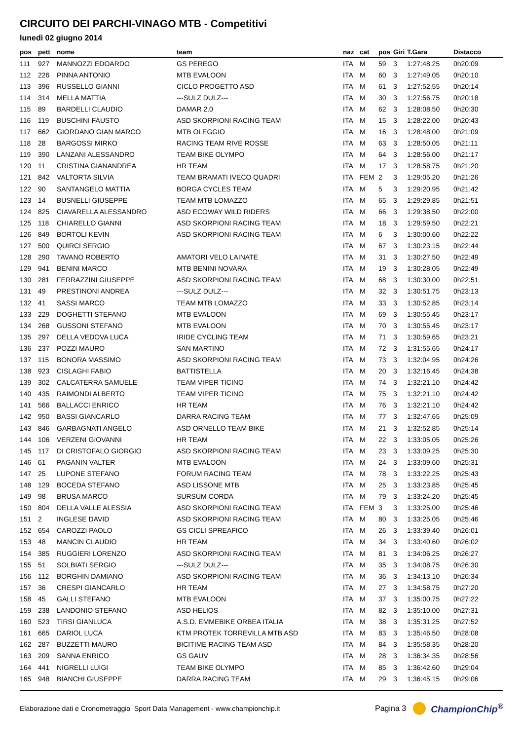CIRCUITO DEI PARCHI-VINAGO MTB - Competitivi
lunedì 02 giugno 2014
| pos | pett | nome | team | naz | cat | pos | Giri | T.Gara | Distacco |
| --- | --- | --- | --- | --- | --- | --- | --- | --- | --- |
| 111 | 927 | MANNOZZI EDOARDO | GS PEREGO | ITA | M | 59 | 3 | 1:27:48.25 | 0h20:09 |
| 112 | 226 | PINNA ANTONIO | MTB EVALOON | ITA | M | 60 | 3 | 1:27:49.05 | 0h20:10 |
| 113 | 396 | RUSSELLO GIANNI | CICLO PROGETTO ASD | ITA | M | 61 | 3 | 1:27:52.55 | 0h20:14 |
| 114 | 314 | MELLA MATTIA | ---SULZ DULZ--- | ITA | M | 30 | 3 | 1:27:56.75 | 0h20:18 |
| 115 | 89 | BARDELLI CLAUDIO | DAMAR 2.0 | ITA | M | 62 | 3 | 1:28:08.50 | 0h20:30 |
| 116 | 119 | BUSCHINI FAUSTO | ASD SKORPIONI RACING TEAM | ITA | M | 15 | 3 | 1:28:22.00 | 0h20:43 |
| 117 | 662 | GIORDANO GIAN MARCO | MTB OLEGGIO | ITA | M | 16 | 3 | 1:28:48.00 | 0h21:09 |
| 118 | 28 | BARGOSSI MIRKO | RACING TEAM RIVE ROSSE | ITA | M | 63 | 3 | 1:28:50.05 | 0h21:11 |
| 119 | 390 | LANZANI ALESSANDRO | TEAM BIKE OLYMPO | ITA | M | 64 | 3 | 1:28:56.00 | 0h21:17 |
| 120 | 11 | CRISTINA GIANANDREA | HR TEAM | ITA | M | 17 | 3 | 1:28:58.75 | 0h21:20 |
| 121 | 842 | VALTORTA SILVIA | TEAM BRAMATI IVECO QUADRI | ITA | FEM | 2 | 3 | 1:29:05.20 | 0h21:26 |
| 122 | 90 | SANTANGELO MATTIA | BORGA CYCLES TEAM | ITA | M | 5 | 3 | 1:29:20.95 | 0h21:42 |
| 123 | 14 | BUSNELLI GIUSEPPE | TEAM MTB LOMAZZO | ITA | M | 65 | 3 | 1:29:29.85 | 0h21:51 |
| 124 | 825 | CIAVARELLA ALESSANDRO | ASD ECOWAY WILD RIDERS | ITA | M | 66 | 3 | 1:29:38.50 | 0h22:00 |
| 125 | 118 | CHIARELLO GIANNI | ASD SKORPIONI RACING TEAM | ITA | M | 18 | 3 | 1:29:59.50 | 0h22:21 |
| 126 | 849 | BORTOLI KEVIN | ASD SKORPIONI RACING TEAM | ITA | M | 6 | 3 | 1:30:00.60 | 0h22:22 |
| 127 | 500 | QUIRCI SERGIO | | ITA | M | 67 | 3 | 1:30:23.15 | 0h22:44 |
| 128 | 290 | TAVANO ROBERTO | AMATORI VELO LAINATE | ITA | M | 31 | 3 | 1:30:27.50 | 0h22:49 |
| 129 | 941 | BENINI MARCO | MTB BENINI NOVARA | ITA | M | 19 | 3 | 1:30:28.05 | 0h22:49 |
| 130 | 281 | FERRAZZINI GIUSEPPE | ASD SKORPIONI RACING TEAM | ITA | M | 68 | 3 | 1:30:30.00 | 0h22:51 |
| 131 | 49 | PRESTINONI ANDREA | ---SULZ DULZ--- | ITA | M | 32 | 3 | 1:30:51.75 | 0h23:13 |
| 132 | 41 | SASSI MARCO | TEAM MTB LOMAZZO | ITA | M | 33 | 3 | 1:30:52.85 | 0h23:14 |
| 133 | 229 | DOGHETTI STEFANO | MTB EVALOON | ITA | M | 69 | 3 | 1:30:55.45 | 0h23:17 |
| 134 | 268 | GUSSONI STEFANO | MTB EVALOON | ITA | M | 70 | 3 | 1:30:55.45 | 0h23:17 |
| 135 | 297 | DELLA VEDOVA LUCA | IRIDE CYCLING TEAM | ITA | M | 71 | 3 | 1:30:59.65 | 0h23:21 |
| 136 | 237 | POZZI MAURO | SAN MARTINO | ITA | M | 72 | 3 | 1:31:55.65 | 0h24:17 |
| 137 | 115 | BONORA MASSIMO | ASD SKORPIONI RACING TEAM | ITA | M | 73 | 3 | 1:32:04.95 | 0h24:26 |
| 138 | 923 | CISLAGHI FABIO | BATTISTELLA | ITA | M | 20 | 3 | 1:32:16.45 | 0h24:38 |
| 139 | 302 | CALCATERRA SAMUELE | TEAM VIPER TICINO | ITA | M | 74 | 3 | 1:32:21.10 | 0h24:42 |
| 140 | 435 | RAIMONDI ALBERTO | TEAM VIPER TICINO | ITA | M | 75 | 3 | 1:32:21.10 | 0h24:42 |
| 141 | 566 | BALLACCI ENRICO | HR TEAM | ITA | M | 76 | 3 | 1:32:21.10 | 0h24:42 |
| 142 | 950 | BASSI GIANCARLO | DARRA RACING TEAM | ITA | M | 77 | 3 | 1:32:47.65 | 0h25:09 |
| 143 | 846 | GARBAGNATI ANGELO | ASD ORNELLO TEAM BIKE | ITA | M | 21 | 3 | 1:32:52.85 | 0h25:14 |
| 144 | 106 | VERZENI GIOVANNI | HR TEAM | ITA | M | 22 | 3 | 1:33:05.05 | 0h25:26 |
| 145 | 117 | DI CRISTOFALO GIORGIO | ASD SKORPIONI RACING TEAM | ITA | M | 23 | 3 | 1:33:09.25 | 0h25:30 |
| 146 | 61 | PAGANIN VALTER | MTB EVALOON | ITA | M | 24 | 3 | 1:33:09.60 | 0h25:31 |
| 147 | 25 | LUPONE STEFANO | FORUM RACING TEAM | ITA | M | 78 | 3 | 1:33:22.25 | 0h25:43 |
| 148 | 129 | BOCEDA STEFANO | ASD LISSONE MTB | ITA | M | 25 | 3 | 1:33:23.85 | 0h25:45 |
| 149 | 98 | BRUSA MARCO | SURSUM CORDA | ITA | M | 79 | 3 | 1:33:24.20 | 0h25:45 |
| 150 | 804 | DELLA VALLE ALESSIA | ASD SKORPIONI RACING TEAM | ITA | FEM | 3 | 3 | 1:33:25.00 | 0h25:46 |
| 151 | 2 | INGLESE DAVID | ASD SKORPIONI RACING TEAM | ITA | M | 80 | 3 | 1:33:25.05 | 0h25:46 |
| 152 | 654 | CAROZZI PAOLO | GS CICLI SPREAFICO | ITA | M | 26 | 3 | 1:33:39.40 | 0h26:01 |
| 153 | 48 | MANCIN CLAUDIO | HR TEAM | ITA | M | 34 | 3 | 1:33:40.60 | 0h26:02 |
| 154 | 385 | RUGGIERI LORENZO | ASD SKORPIONI RACING TEAM | ITA | M | 81 | 3 | 1:34:06.25 | 0h26:27 |
| 155 | 51 | SOLBIATI SERGIO | ---SULZ DULZ--- | ITA | M | 35 | 3 | 1:34:08.75 | 0h26:30 |
| 156 | 112 | BORGHIN DAMIANO | ASD SKORPIONI RACING TEAM | ITA | M | 36 | 3 | 1:34:13.10 | 0h26:34 |
| 157 | 36 | CRESPI GIANCARLO | HR TEAM | ITA | M | 27 | 3 | 1:34:58.75 | 0h27:20 |
| 158 | 45 | GALLI STEFANO | MTB EVALOON | ITA | M | 37 | 3 | 1:35:00.75 | 0h27:22 |
| 159 | 238 | LANDONIO STEFANO | ASD HELIOS | ITA | M | 82 | 3 | 1:35:10.00 | 0h27:31 |
| 160 | 523 | TIRSI GIANLUCA | A.S.D. EMMEBIKE ORBEA ITALIA | ITA | M | 38 | 3 | 1:35:31.25 | 0h27:52 |
| 161 | 665 | DARIOL LUCA | KTM PROTEK TORREVILLA MTB ASD | ITA | M | 83 | 3 | 1:35:46.50 | 0h28:08 |
| 162 | 287 | BUZZETTI MAURO | BICITIME RACING TEAM ASD | ITA | M | 84 | 3 | 1:35:58.35 | 0h28:20 |
| 163 | 209 | SANNA ENRICO | GS GAUV | ITA | M | 28 | 3 | 1:36:34.35 | 0h28:56 |
| 164 | 441 | NIGRELLI LUIGI | TEAM BIKE OLYMPO | ITA | M | 85 | 3 | 1:36:42.60 | 0h29:04 |
| 165 | 948 | BIANCHI GIUSEPPE | DARRA RACING TEAM | ITA | M | 29 | 3 | 1:36:45.15 | 0h29:06 |
Elaborazione dati e Cronometraggio Sport Data Management - www.championchip.it Pagina 3 ChampionChip<sup>®</sup>